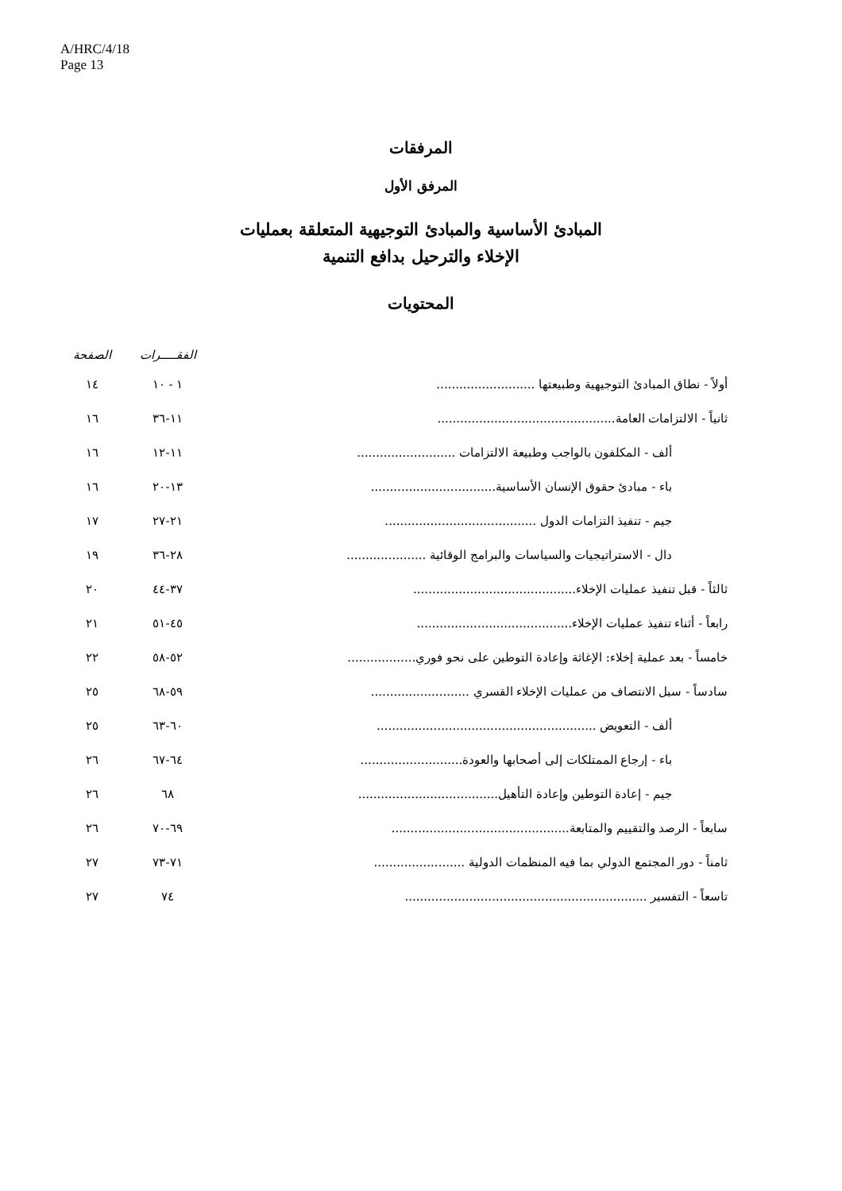A/HRC/4/18
Page 13
المرفقات
المرفق الأول
المبادئ الأساسية والمبادئ التوجيهية المتعلقة بعمليات
الإخلاء والترحيل بدافع التنمية
المحتويات
| | الفقـــــرات | الصفحة |
| --- | --- | --- |
| أولاً - نطاق المبادئ التوجيهية وطبيعتها .......................... | ١ - ١٠ | ١٤ |
| ثانياً - الالتزامات العامة............................................... | ١١-٣٦ | ١٦ |
| ألف - المكلفون بالواجب وطبيعة الالتزامات .......................... | ١١-١٢ | ١٦ |
| باء - مبادئ حقوق الإنسان الأساسية................................. | ١٣-٢٠ | ١٦ |
| جيم - تنفيذ التزامات الدول ........................................ | ٢١-٢٧ | ١٧ |
| دال - الاستراتيجيات والسياسات والبرامج الوقائية ..................... | ٢٨-٣٦ | ١٩ |
| ثالثاً - قبل تنفيذ عمليات الإخلاء........................................... | ٣٧-٤٤ | ٢٠ |
| رابعاً - أثناء تنفيذ عمليات الإخلاء......................................... | ٤٥-٥١ | ٢١ |
| خامساً - بعد عملية إخلاء: الإغاثة وإعادة التوطين على نحو فوري.................. | ٥٢-٥٨ | ٢٢ |
| سادساً - سبل الانتصاف من عمليات الإخلاء القسري .......................... | ٥٩-٦٨ | ٢٥ |
| ألف - التعويض .......................................................... | ٦٠-٦٣ | ٢٥ |
| باء - إرجاع الممتلكات إلى أصحابها والعودة........................... | ٦٤-٦٧ | ٢٦ |
| جيم - إعادة التوطين وإعادة التأهيل..................................... | ٦٨ | ٢٦ |
| سابعاً - الرصد والتقييم والمتابعة............................................... | ٦٩-٧٠ | ٢٦ |
| ثامناً - دور المجتمع الدولي بما فيه المنظمات الدولية ........................ | ٧١-٧٣ | ٢٧ |
| تاسعاً - التفسير ................................................................ | ٧٤ | ٢٧ |